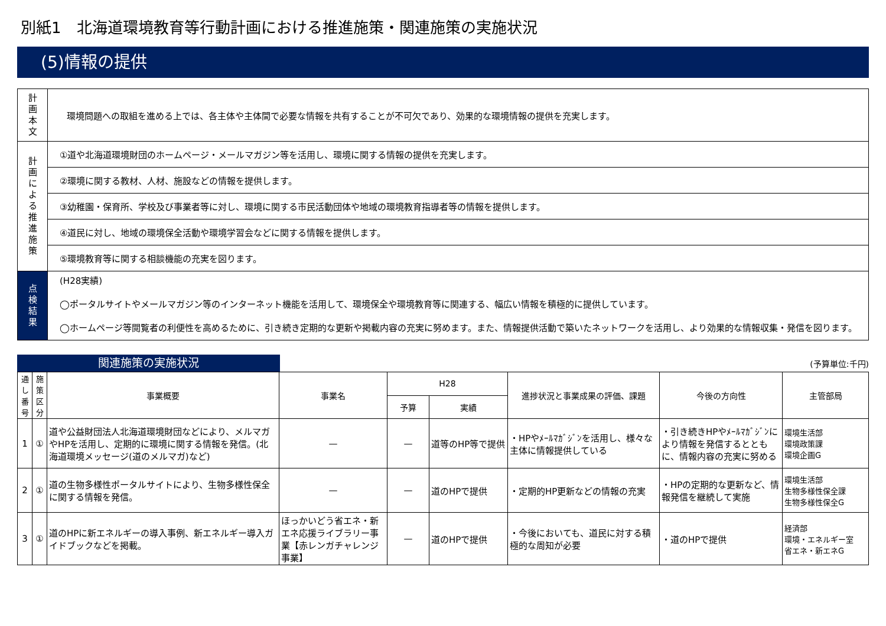別紙1　北海道環境教育等行動計画における推進施策・関連施策の実施状況
(5)情報の提供
| 計 画 本 文 | 環境問題への取組を進める上では、各主体や主体間で必要な情報を共有することが不可欠であり、効果的な環境情報の提供を充実します。 |
| 計 画 に よ る 推 進 施 策 | ①道や北海道環境財団のホームページ・メールマガジン等を活用し、環境に関する情報の提供を充実します。 |
| | ②環境に関する教材、人材、施設などの情報を提供します。 |
| | ③幼稚園・保育所、学校及び事業者等に対し、環境に関する市民活動団体や地域の環境教育指導者等の情報を提供します。 |
| | ④道民に対し、地域の環境保全活動や環境学習会などに関する情報を提供します。 |
| | ⑤環境教育等に関する相談機能の充実を図ります。 |
| 点 検 結 果 | (H28実績) ◯ポータルサイトやメールマガジン等のインターネット機能を活用して、環境保全や環境教育等に関連する、幅広い情報を積極的に提供しています。 ◯ホームページ等閲覧者の利便性を高めるために、引き続き定期的な更新や掲載内容の充実に努めます。また、情報提供活動で築いたネットワークを活用し、より効果的な情報収集・発信を図ります。 |
関連施策の実施状況
(予算単位:千円)
| 通し番号 | 施策区分 | 事業概要 | 事業名 | H28 | | 進捗状況と事業成果の評価、課題 | 今後の方向性 | 主管部局 |
| --- | --- | --- | --- | --- | --- | --- | --- | --- |
| | | | | 予算 | 実績 | | | |
| 1 | ① | 道や公益財団法人北海道環境財団などにより、メルマガやHPを活用し、定期的に環境に関する情報を発信。(北海道環境メッセージ(道のメルマガ)など) | — | — | 道等のHP等で提供 | ・HPやﾒｰﾙﾏｶﾞｼﾞﾝを活用し、様々な主体に情報提供している | ・引き続きHPやﾒｰﾙﾏｶﾞｼﾞﾝにより情報を発信するとともに、情報内容の充実に努める | 環境生活部 環境政策課 環境企画G |
| 2 | ① | 道の生物多様性ポータルサイトにより、生物多様性保全に関する情報を発信。 | — | — | 道のHPで提供 | ・定期的HP更新などの情報の充実 | ・HPの定期的な更新など、情報発信を継続して実施 | 環境生活部 生物多様性保全課 生物多様性保全G |
| 3 | ① | 道のHPに新エネルギーの導入事例、新エネルギー導入ガイドブックなどを掲載。 | ほっかいどう省エネ・新エネ応援ライブラリー事業【赤レンガチャレンジ事業】 | — | 道のHPで提供 | ・今後においても、道民に対する積極的な周知が必要 | ・道のHPで提供 | 経済部 環境・エネルギー室 省エネ・新エネG |